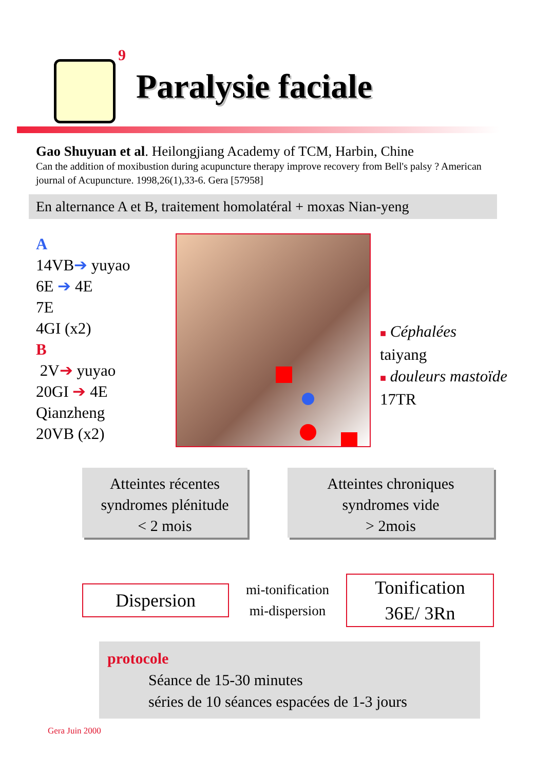9
Paralysie faciale
Gao Shuyuan et al. Heilongjiang Academy of TCM, Harbin, Chine
Can the addition of moxibustion during acupuncture therapy improve recovery from Bell's palsy ? American journal of Acupuncture. 1998,26(1),33-6. Gera [57958]
En alternance A et B, traitement homolatéral + moxas Nian-yeng
A
14VB➔ yuyao
6E ➔ 4E
7E
4GI (x2)
B
2V➔ yuyao
20GI ➔ 4E
Qianzheng
20VB (x2)
■ Céphalées
taiyang
■ douleurs mastoïde
17TR
Atteintes récentes
syndromes plénitude
< 2 mois
Atteintes chroniques
syndromes vide
> 2mois
Dispersion
mi-tonification
mi-dispersion
Tonification
36E/ 3Rn
protocole
Séance de 15-30 minutes
séries de 10 séances espacées de 1-3 jours
Gera Juin 2000